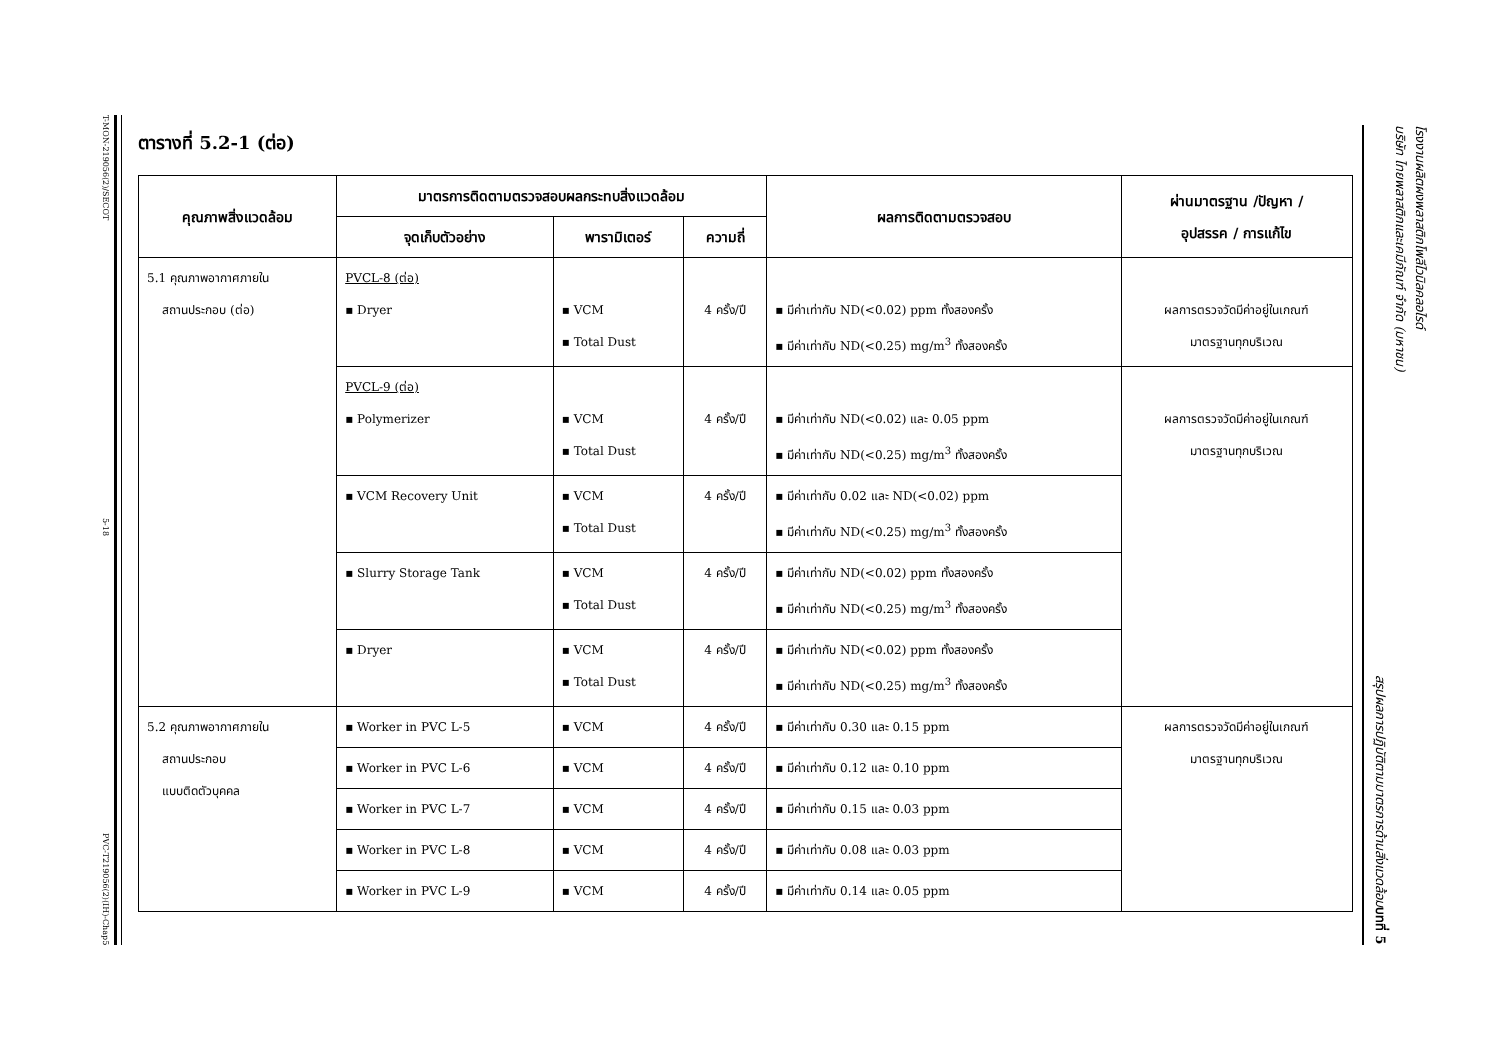T-MON-219056(2)/SECOT
5-18
PVC-T219056(2)(IH)-Chap5
ตารางที่ 5.2-1 (ต่อ)
| คุณภาพสิ่งแวดล้อม | มาตรการติดตามตรวจสอบผลกระทบสิ่งแวดล้อม | | | ผลการติดตามตรวจสอบ | ผ่านมาตรฐาน /ปัญหา / อุปสรรค / การแก้ไข |
| --- | --- | --- | --- | --- | --- |
| | จุดเก็บตัวอย่าง | พารามิเตอร์ | ความถี่ | | |
| 5.1 คุณภาพอากาศภายใน สถานประกอบ (ต่อ) | PVCL-8 (ต่อ) ▪ Dryer | ▪ VCM ▪ Total Dust | 4 ครั้ง/ปี | ▪ มีค่าเท่ากับ ND(<0.02) ppm ทั้งสองครั้ง ▪ มีค่าเท่ากับ ND(<0.25) mg/m<sup>3</sup> ทั้งสองครั้ง | ผลการตรวจวัดมีค่าอยู่ในเกณฑ์ มาตรฐานทุกบริเวณ |
| | PVCL-9 (ต่อ) ▪ Polymerizer | ▪ VCM ▪ Total Dust | 4 ครั้ง/ปี | ▪ มีค่าเท่ากับ ND(<0.02) และ 0.05 ppm ▪ มีค่าเท่ากับ ND(<0.25) mg/m<sup>3</sup> ทั้งสองครั้ง | ผลการตรวจวัดมีค่าอยู่ในเกณฑ์ มาตรฐานทุกบริเวณ |
| | ▪ VCM Recovery Unit | ▪ VCM ▪ Total Dust | 4 ครั้ง/ปี | ▪ มีค่าเท่ากับ 0.02 และ ND(<0.02) ppm ▪ มีค่าเท่ากับ ND(<0.25) mg/m<sup>3</sup> ทั้งสองครั้ง | |
| | ▪ Slurry Storage Tank | ▪ VCM ▪ Total Dust | 4 ครั้ง/ปี | ▪ มีค่าเท่ากับ ND(<0.02) ppm ทั้งสองครั้ง ▪ มีค่าเท่ากับ ND(<0.25) mg/m<sup>3</sup> ทั้งสองครั้ง | |
| | ▪ Dryer | ▪ VCM ▪ Total Dust | 4 ครั้ง/ปี | ▪ มีค่าเท่ากับ ND(<0.02) ppm ทั้งสองครั้ง ▪ มีค่าเท่ากับ ND(<0.25) mg/m<sup>3</sup> ทั้งสองครั้ง | |
| 5.2 คุณภาพอากาศภายใน สถานประกอบ แบบติดตัวบุคคล | ▪ Worker in PVC L-5 | ▪ VCM | 4 ครั้ง/ปี | ▪ มีค่าเท่ากับ 0.30 และ 0.15 ppm | ผลการตรวจวัดมีค่าอยู่ในเกณฑ์ มาตรฐานทุกบริเวณ |
| | ▪ Worker in PVC L-6 | ▪ VCM | 4 ครั้ง/ปี | ▪ มีค่าเท่ากับ 0.12 และ 0.10 ppm | |
| | ▪ Worker in PVC L-7 | ▪ VCM | 4 ครั้ง/ปี | ▪ มีค่าเท่ากับ 0.15 และ 0.03 ppm | |
| | ▪ Worker in PVC L-8 | ▪ VCM | 4 ครั้ง/ปี | ▪ มีค่าเท่ากับ 0.08 และ 0.03 ppm | |
| | ▪ Worker in PVC L-9 | ▪ VCM | 4 ครั้ง/ปี | ▪ มีค่าเท่ากับ 0.14 และ 0.05 ppm | |
โรงงานผลิตผงพลาสติกโพลีไวนิลคลอไรด์
บริษัท ไทยพลาสติกและเคมีภัณฑ์ จำกัด (มหาชน)
สรุปผลการปฏิบัติตามมาตรการด้านสิ่งแวดล้อม บทที่ 5